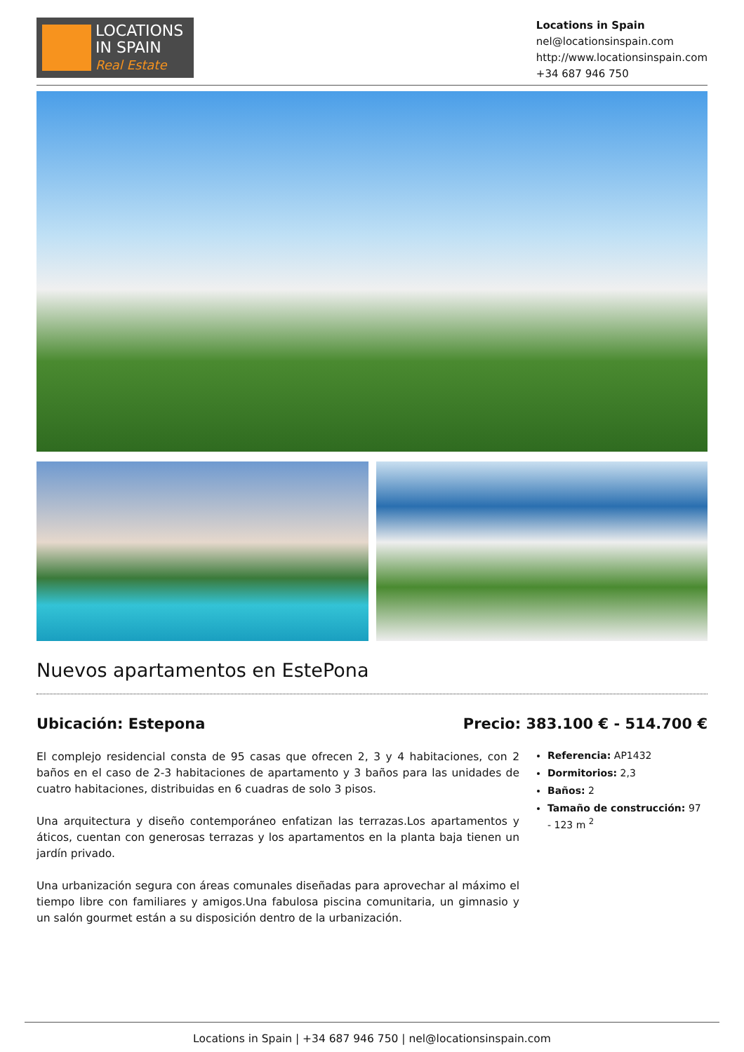LOCATIONS
IN SPAIN
Real Estate
Locations in Spain
nel@locationsinspain.com
http://www.locationsinspain.com
+34 687 946 750
Nuevos apartamentos en EstePona
Ubicación: Estepona Precio: 383.100 € - 514.700 €
El complejo residencial consta de 95 casas que ofrecen 2, 3 y 4 habitaciones, con 2 baños en el caso de 2-3 habitaciones de apartamento y 3 baños para las unidades de cuatro habitaciones, distribuidas en 6 cuadras de solo 3 pisos.
Una arquitectura y diseño contemporáneo enfatizan las terrazas.Los apartamentos y áticos, cuentan con generosas terrazas y los apartamentos en la planta baja tienen un jardín privado.
Una urbanización segura con áreas comunales diseñadas para aprovechar al máximo el tiempo libre con familiares y amigos.Una fabulosa piscina comunitaria, un gimnasio y un salón gourmet están a su disposición dentro de la urbanización.
Referencia: AP1432
Dormitorios: 2,3
Baños: 2
Tamaño de construcción: 97 - 123 m <sup>2</sup>
Locations in Spain | +34 687 946 750 | nel@locationsinspain.com